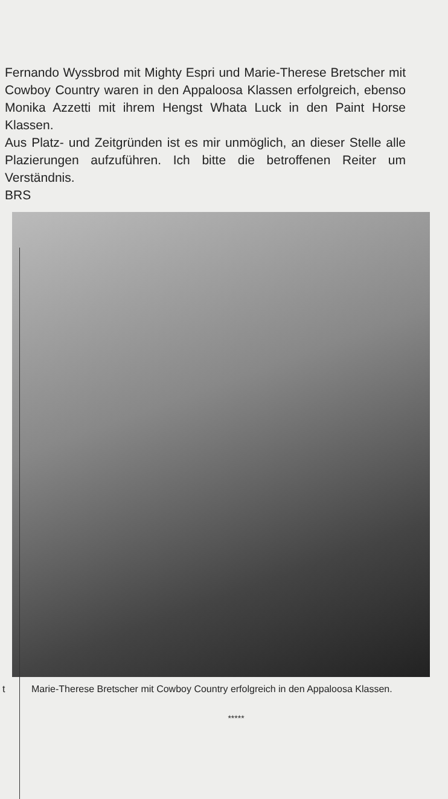Fernando Wyssbrod mit Mighty Espri und Marie-Therese Bretscher mit Cowboy Country waren in den Appaloosa Klassen erfolgreich, ebenso Monika Azzetti mit ihrem Hengst Whata Luck in den Paint Horse Klassen.
Aus Platz- und Zeitgründen ist es mir unmöglich, an dieser Stelle alle Plazierungen aufzuführen. Ich bitte die betroffenen Reiter um Verständnis.
BRS
t Marie-Therese Bretscher mit Cowboy Country erfolgreich in den Appaloosa Klassen.
*****